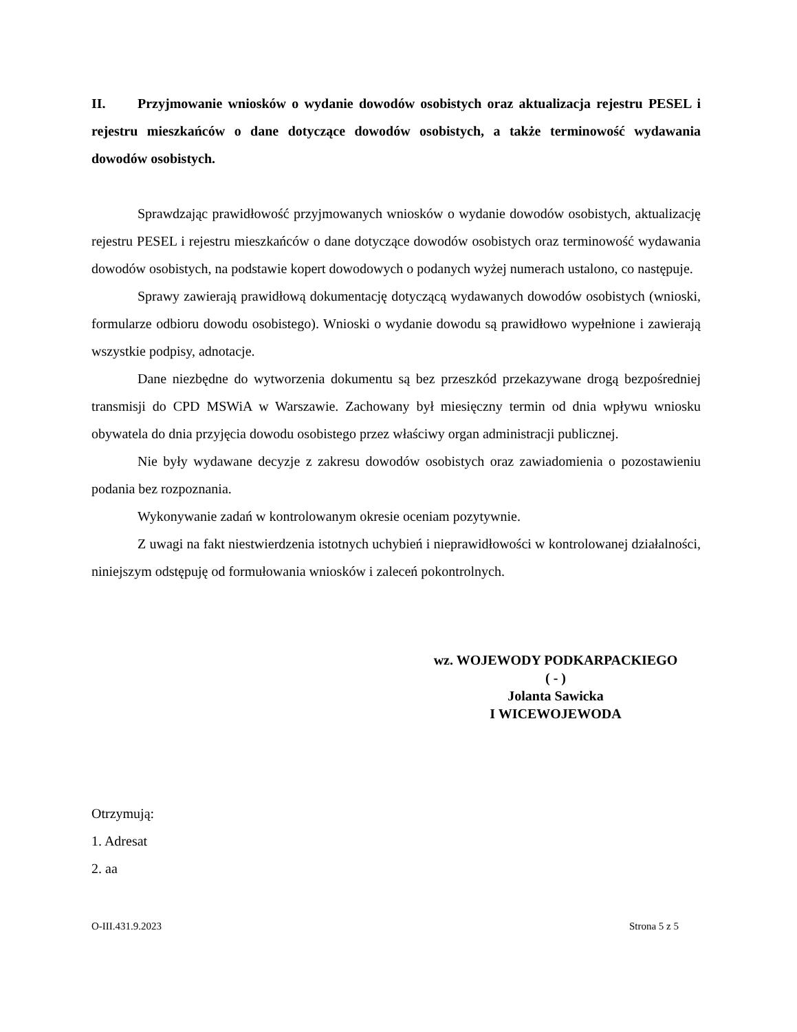II. Przyjmowanie wniosków o wydanie dowodów osobistych oraz aktualizacja rejestru PESEL i rejestru mieszkańców o dane dotyczące dowodów osobistych, a także terminowość wydawania dowodów osobistych.
Sprawdzając prawidłowość przyjmowanych wniosków o wydanie dowodów osobistych, aktualizację rejestru PESEL i rejestru mieszkańców o dane dotyczące dowodów osobistych oraz terminowość wydawania dowodów osobistych, na podstawie kopert dowodowych o podanych wyżej numerach ustalono, co następuje.
Sprawy zawierają prawidłową dokumentację dotyczącą wydawanych dowodów osobistych (wnioski, formularze odbioru dowodu osobistego). Wnioski o wydanie dowodu są prawidłowo wypełnione i zawierają wszystkie podpisy, adnotacje.
Dane niezbędne do wytworzenia dokumentu są bez przeszkód przekazywane drogą bezpośredniej transmisji do CPD MSWiA w Warszawie. Zachowany był miesięczny termin od dnia wpływu wniosku obywatela do dnia przyjęcia dowodu osobistego przez właściwy organ administracji publicznej.
Nie były wydawane decyzje z zakresu dowodów osobistych oraz zawiadomienia o pozostawieniu podania bez rozpoznania.
Wykonywanie zadań w kontrolowanym okresie oceniam pozytywnie.
Z uwagi na fakt niestwierdzenia istotnych uchybień i nieprawidłowości w kontrolowanej działalności, niniejszym odstępuję od formułowania wniosków i zaleceń pokontrolnych.
wz. WOJEWODY PODKARPACKIEGO
( - )
Jolanta Sawicka
I WICEWOJEWODA
Otrzymują:
1. Adresat
2. aa
O-III.431.9.2023 Strona 5 z 5